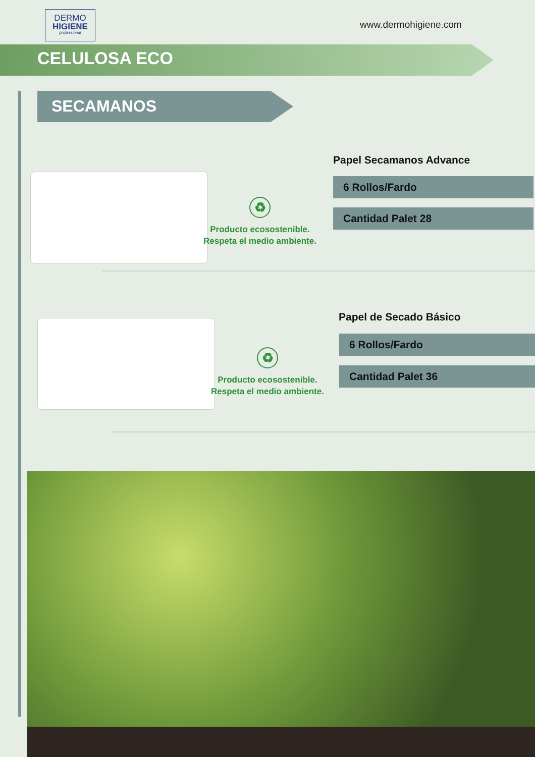DERMO
HIGIENE
professional
www.dermohigiene.com
CELULOSA ECO
SECAMANOS
♻
Producto ecosostenible.
Respeta el medio ambiente.
Papel Secamanos Advance
6 Rollos/Fardo
Cantidad Palet 28
♻
Producto ecosostenible.
Respeta el medio ambiente.
Papel de Secado Básico
6 Rollos/Fardo
Cantidad Palet 36